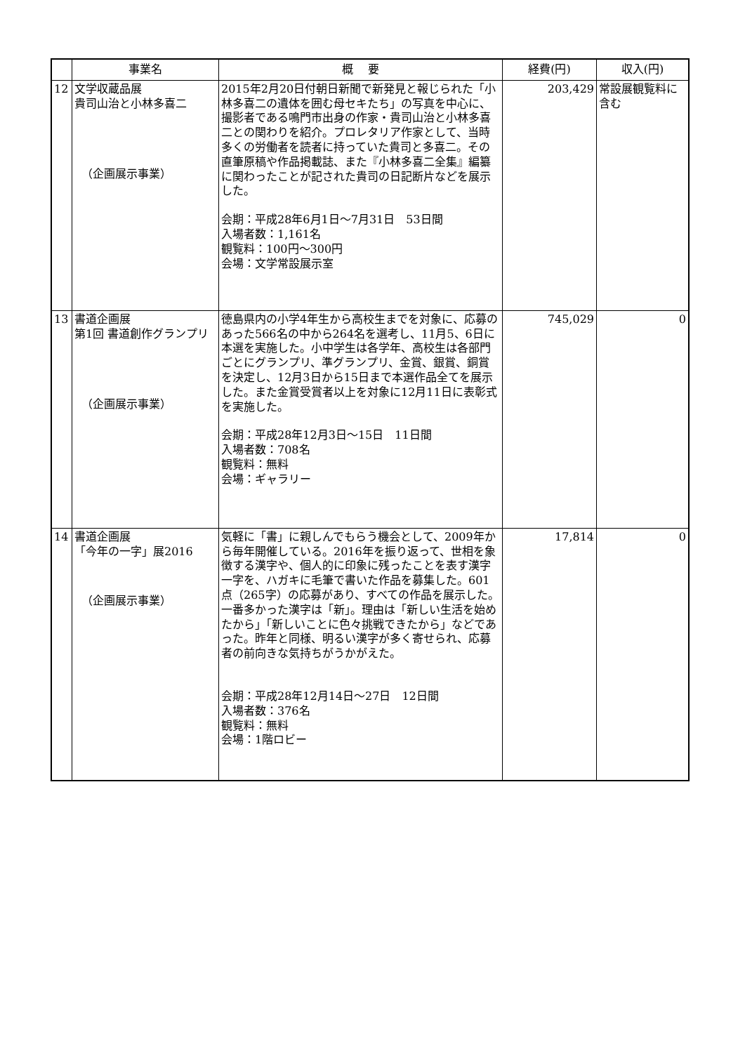| | 事業名 | 概 要 | 経費(円) | 収入(円) |
| --- | --- | --- | --- | --- |
| 12 | 文学収蔵品展 貴司山治と小林多喜二 （企画展示事業） | 2015年2月20日付朝日新聞で新発見と報じられた「小林多喜二の遺体を囲む母セキたち」の写真を中心に、撮影者である鳴門市出身の作家・貴司山治と小林多喜二との関わりを紹介。プロレタリア作家として、当時多くの労働者を読者に持っていた貴司と多喜二。その直筆原稿や作品掲載誌、また『小林多喜二全集』編纂に関わったことが記された貴司の日記断片などを展示した。 会期：平成28年6月1日～7月31日 53日間 入場者数：1,161名 観覧料：100円～300円 会場：文学常設展示室 | 203,429 | 常設展観覧料に含む |
| 13 | 書道企画展 第1回 書道創作グランプリ （企画展示事業） | 徳島県内の小学4年生から高校生までを対象に、応募のあった566名の中から264名を選考し、11月5、6日に本選を実施した。小中学生は各学年、高校生は各部門ごとにグランプリ、準グランプリ、金賞、銀賞、銅賞を決定し、12月3日から15日まで本選作品全てを展示した。また金賞受賞者以上を対象に12月11日に表彰式を実施した。 会期：平成28年12月3日～15日 11日間 入場者数：708名 観覧料：無料 会場：ギャラリー | 745,029 | 0 |
| 14 | 書道企画展 「今年の一字」展2016 （企画展示事業） | 気軽に「書」に親しんでもらう機会として、2009年から毎年開催している。2016年を振り返って、世相を象徴する漢字や、個人的に印象に残ったことを表す漢字一字を、ハガキに毛筆で書いた作品を募集した。601点（265字）の応募があり、すべての作品を展示した。一番多かった漢字は「新」。理由は「新しい生活を始めたから」「新しいことに色々挑戦できたから」などであった。昨年と同様、明るい漢字が多く寄せられ、応募者の前向きな気持ちがうかがえた。 会期：平成28年12月14日～27日 12日間 入場者数：376名 観覧料：無料 会場：1階ロビー | 17,814 | 0 |